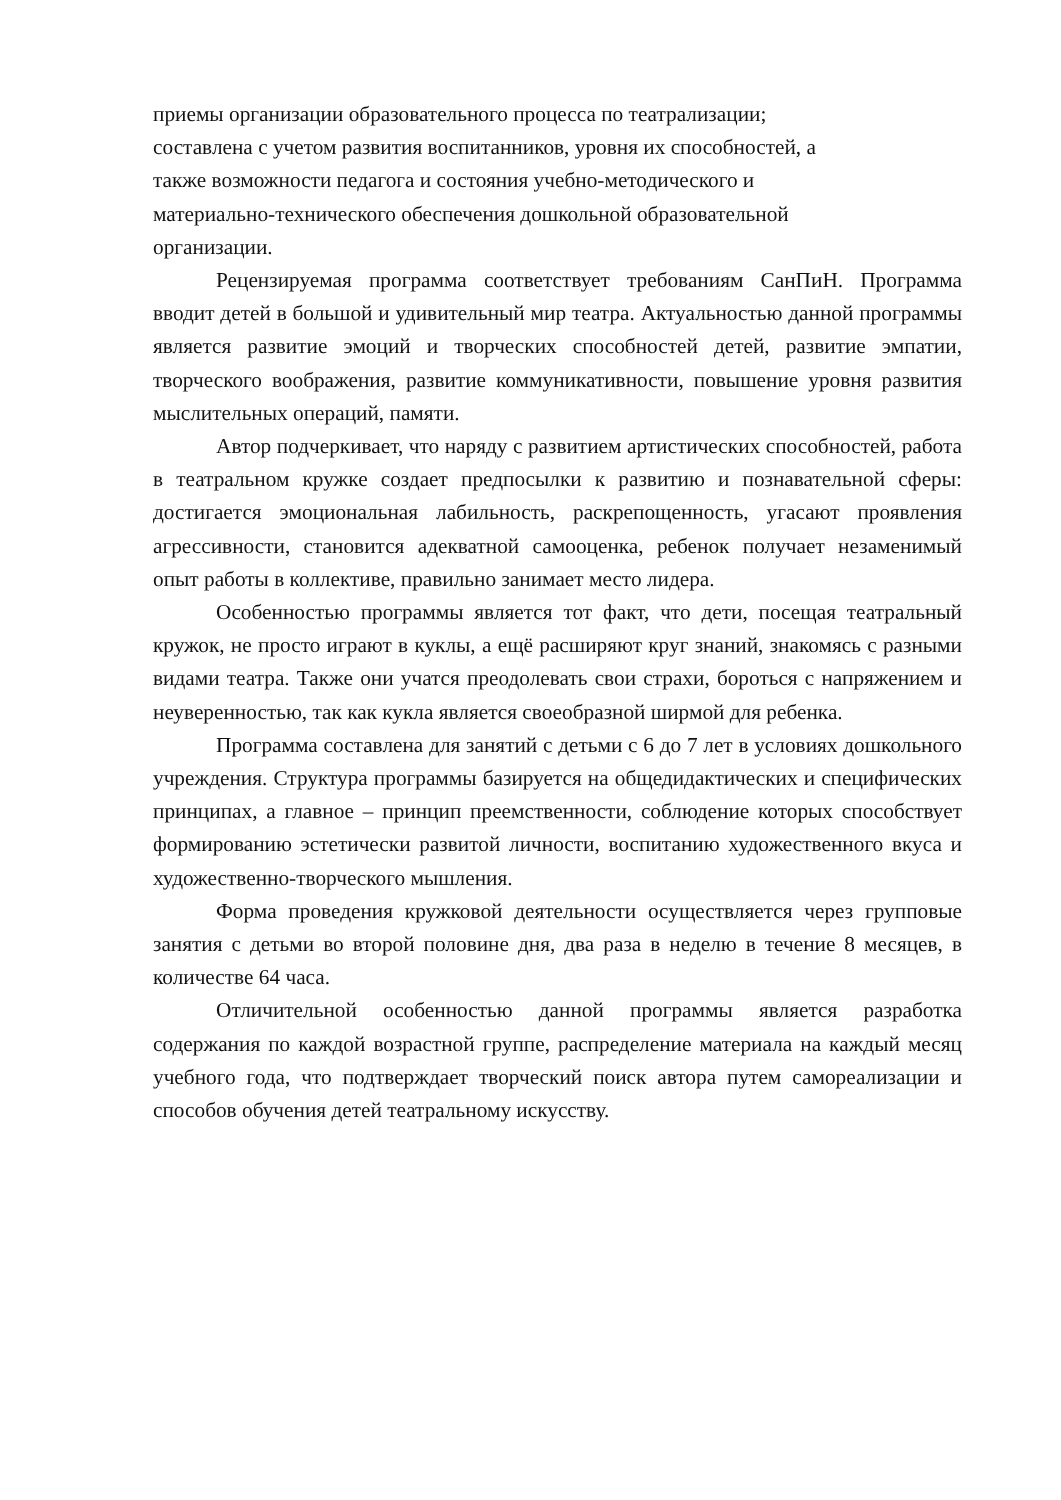приемы организации образовательного процесса по театрализации;
составлена с учетом развития воспитанников, уровня их способностей, а
также возможности педагога и состояния учебно-методического и
материально-технического обеспечения дошкольной образовательной
организации.
Рецензируемая программа соответствует требованиям СанПиН. Программа вводит детей в большой и удивительный мир театра. Актуальностью данной программы является развитие эмоций и творческих способностей детей, развитие эмпатии, творческого воображения, развитие коммуникативности, повышение уровня развития мыслительных операций, памяти.
Автор подчеркивает, что наряду с развитием артистических способностей, работа в театральном кружке создает предпосылки к развитию и познавательной сферы: достигается эмоциональная лабильность, раскрепощенность, угасают проявления агрессивности, становится адекватной самооценка, ребенок получает незаменимый опыт работы в коллективе, правильно занимает место лидера.
Особенностью программы является тот факт, что дети, посещая театральный кружок, не просто играют в куклы, а ещё расширяют круг знаний, знакомясь с разными видами театра. Также они учатся преодолевать свои страхи, бороться с напряжением и неуверенностью, так как кукла является своеобразной ширмой для ребенка.
Программа составлена для занятий с детьми с 6 до 7 лет в условиях дошкольного учреждения. Структура программы базируется на общедидактических и специфических принципах, а главное – принцип преемственности, соблюдение которых способствует формированию эстетически развитой личности, воспитанию художественного вкуса и художественно-творческого мышления.
Форма проведения кружковой деятельности осуществляется через групповые занятия с детьми во второй половине дня, два раза в неделю в течение 8 месяцев, в количестве 64 часа.
Отличительной особенностью данной программы является разработка содержания по каждой возрастной группе, распределение материала на каждый месяц учебного года, что подтверждает творческий поиск автора путем самореализации и способов обучения детей театральному искусству.